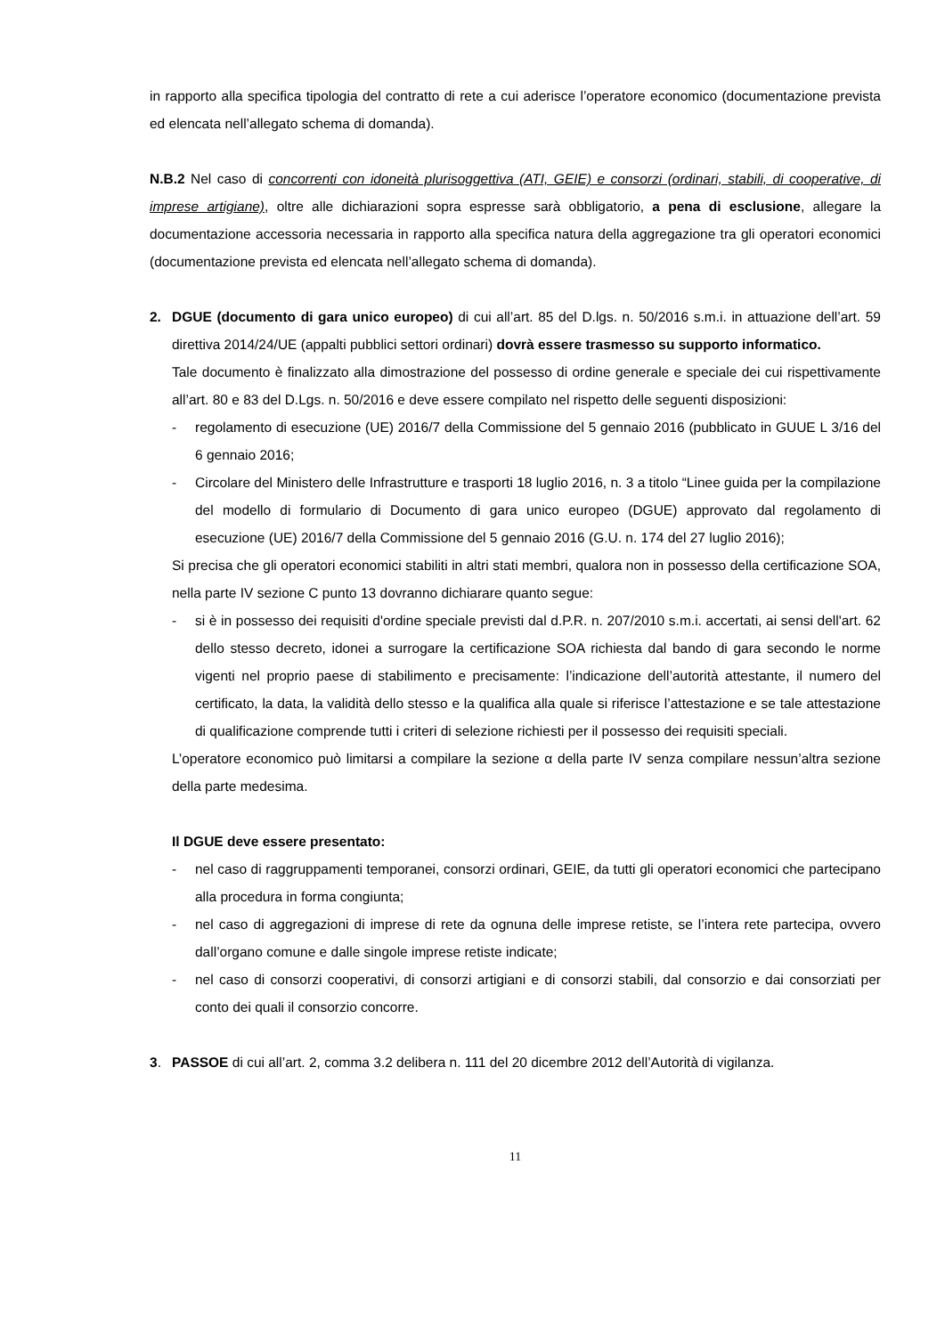in rapporto alla specifica tipologia del contratto di rete a cui aderisce l’operatore economico (documentazione prevista ed elencata nell’allegato schema di domanda).
N.B.2 Nel caso di concorrenti con idoneità plurisoggettiva (ATI, GEIE) e consorzi (ordinari, stabili, di cooperative, di imprese artigiane), oltre alle dichiarazioni sopra espresse sarà obbligatorio, a pena di esclusione, allegare la documentazione accessoria necessaria in rapporto alla specifica natura della aggregazione tra gli operatori economici (documentazione prevista ed elencata nell’allegato schema di domanda).
2. DGUE (documento di gara unico europeo) di cui all’art. 85 del D.lgs. n. 50/2016 s.m.i. in attuazione dell’art. 59 direttiva 2014/24/UE (appalti pubblici settori ordinari) dovrà essere trasmesso su supporto informatico.
Tale documento è finalizzato alla dimostrazione del possesso di ordine generale e speciale dei cui rispettivamente all’art. 80 e 83 del D.Lgs. n. 50/2016 e deve essere compilato nel rispetto delle seguenti disposizioni:
- regolamento di esecuzione (UE) 2016/7 della Commissione del 5 gennaio 2016 (pubblicato in GUUE L 3/16 del 6 gennaio 2016;
- Circolare del Ministero delle Infrastrutture e trasporti 18 luglio 2016, n. 3 a titolo “Linee guida per la compilazione del modello di formulario di Documento di gara unico europeo (DGUE) approvato dal regolamento di esecuzione (UE) 2016/7 della Commissione del 5 gennaio 2016 (G.U. n. 174 del 27 luglio 2016);
Si precisa che gli operatori economici stabiliti in altri stati membri, qualora non in possesso della certificazione SOA, nella parte IV sezione C punto 13 dovranno dichiarare quanto segue:
- si è in possesso dei requisiti d'ordine speciale previsti dal d.P.R. n. 207/2010 s.m.i. accertati, ai sensi dell'art. 62 dello stesso decreto, idonei a surrogare la certificazione SOA richiesta dal bando di gara secondo le norme vigenti nel proprio paese di stabilimento e precisamente: l’indicazione dell’autorità attestante, il numero del certificato, la data, la validità dello stesso e la qualifica alla quale si riferisce l’attestazione e se tale attestazione di qualificazione comprende tutti i criteri di selezione richiesti per il possesso dei requisiti speciali.
L’operatore economico può limitarsi a compilare la sezione α della parte IV senza compilare nessun’altra sezione della parte medesima.
Il DGUE deve essere presentato:
- nel caso di raggruppamenti temporanei, consorzi ordinari, GEIE, da tutti gli operatori economici che partecipano alla procedura in forma congiunta;
- nel caso di aggregazioni di imprese di rete da ognuna delle imprese retiste, se l’intera rete partecipa, ovvero dall’organo comune e dalle singole imprese retiste indicate;
- nel caso di consorzi cooperativi, di consorzi artigiani e di consorzi stabili, dal consorzio e dai consorziati per conto dei quali il consorzio concorre.
3. PASSOE di cui all’art. 2, comma 3.2 delibera n. 111 del 20 dicembre 2012 dell’Autorità di vigilanza.
11